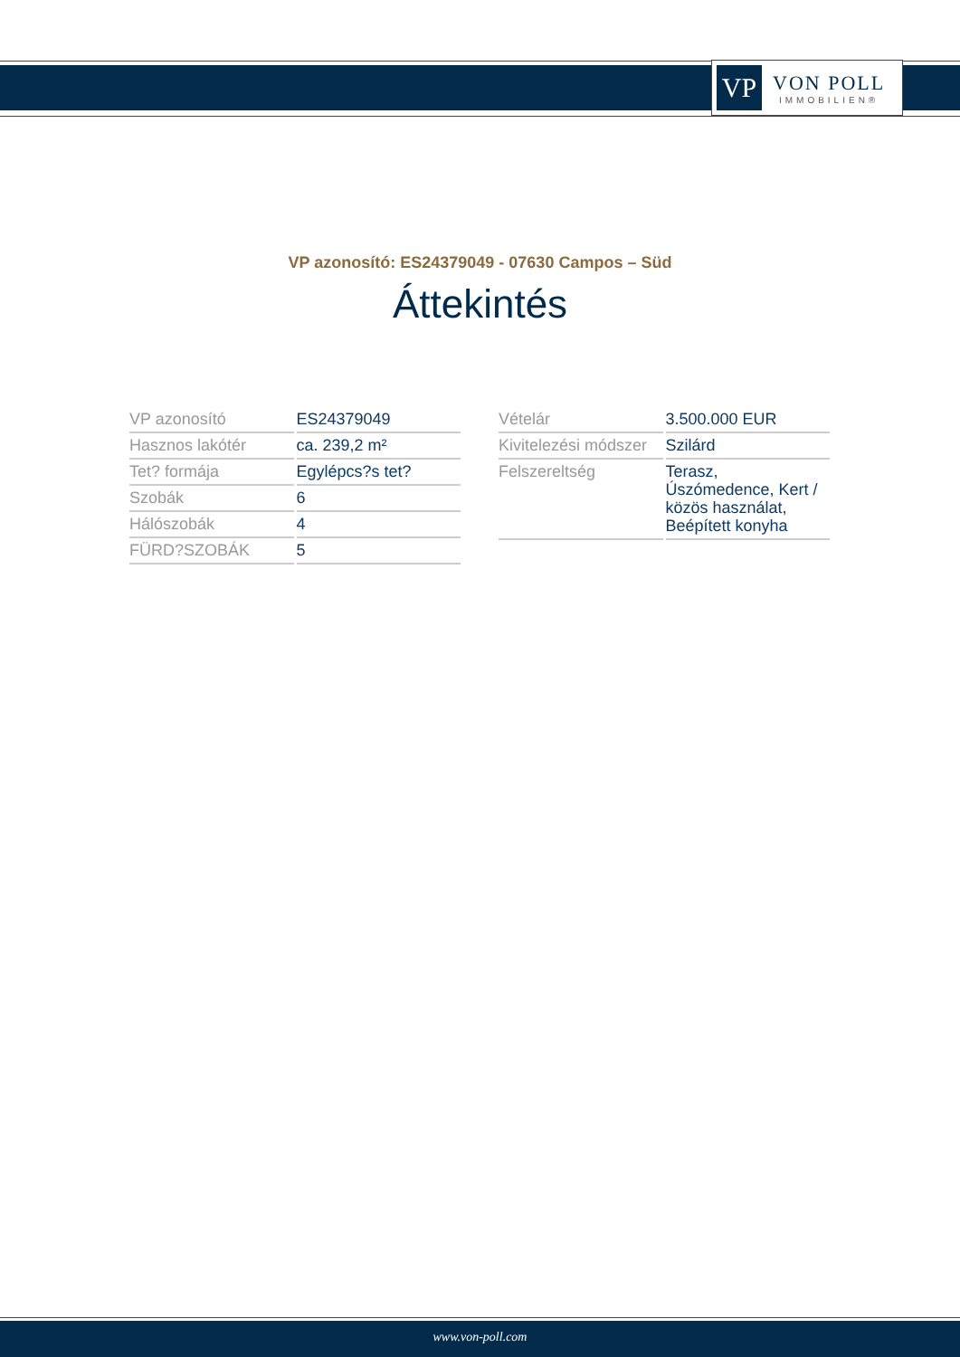VP
VON POLL
IMMOBILIEN®
VP azonosító: ES24379049 - 07630 Campos – Süd
Áttekintés
| VP azonosító | ES24379049 |
| Hasznos lakótér | ca. 239,2 m² |
| Tet? formája | Egylépcs?s tet? |
| Szobák | 6 |
| Hálószobák | 4 |
| FÜRD?SZOBÁK | 5 |
| Vételár | 3.500.000 EUR |
| Kivitelezési módszer | Szilárd |
| Felszereltség | Terasz, Úszómedence, Kert / közös használat, Beépített konyha |
www.von-poll.com